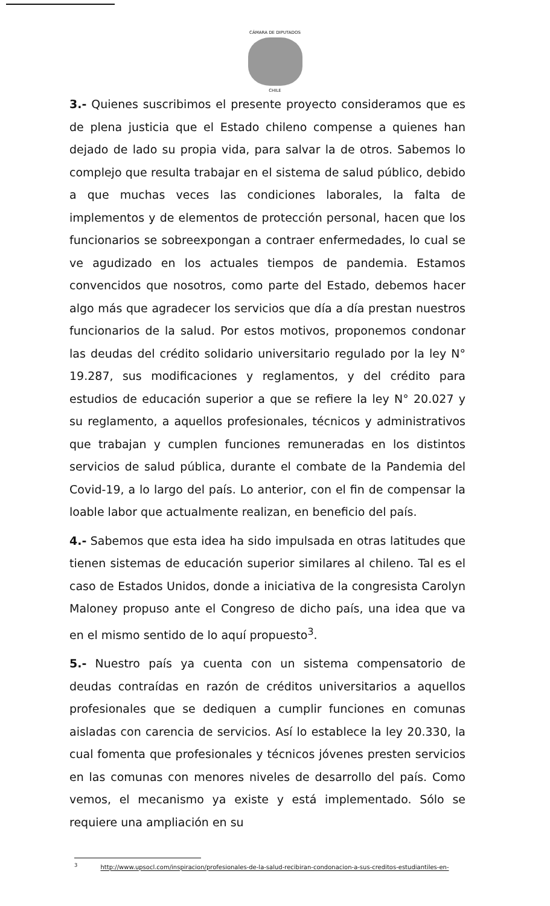CÁMARA DE DIPUTADOS
CHILE
3.- Quienes suscribimos el presente proyecto consideramos que es de plena justicia que el Estado chileno compense a quienes han dejado de lado su propia vida, para salvar la de otros. Sabemos lo complejo que resulta trabajar en el sistema de salud público, debido a que muchas veces las condiciones laborales, la falta de implementos y de elementos de protección personal, hacen que los funcionarios se sobreexpongan a contraer enfermedades, lo cual se ve agudizado en los actuales tiempos de pandemia. Estamos convencidos que nosotros, como parte del Estado, debemos hacer algo más que agradecer los servicios que día a día prestan nuestros funcionarios de la salud. Por estos motivos, proponemos condonar las deudas del crédito solidario universitario regulado por la ley N° 19.287, sus modificaciones y reglamentos, y del crédito para estudios de educación superior a que se refiere la ley N° 20.027 y su reglamento, a aquellos profesionales, técnicos y administrativos que trabajan y cumplen funciones remuneradas en los distintos servicios de salud pública, durante el combate de la Pandemia del Covid-19, a lo largo del país. Lo anterior, con el fin de compensar la loable labor que actualmente realizan, en beneficio del país.
4.- Sabemos que esta idea ha sido impulsada en otras latitudes que tienen sistemas de educación superior similares al chileno. Tal es el caso de Estados Unidos, donde a iniciativa de la congresista Carolyn Maloney propuso ante el Congreso de dicho país, una idea que va en el mismo sentido de lo aquí propuesto<sup>3</sup>.
5.- Nuestro país ya cuenta con un sistema compensatorio de deudas contraídas en razón de créditos universitarios a aquellos profesionales que se dediquen a cumplir funciones en comunas aisladas con carencia de servicios. Así lo establece la ley 20.330, la cual fomenta que profesionales y técnicos jóvenes presten servicios en las comunas con menores niveles de desarrollo del país. Como vemos, el mecanismo ya existe y está implementado. Sólo se requiere una ampliación en su
<sup>3</sup> http://www.upsocl.com/inspiracion/profesionales-de-la-salud-recibiran-condonacion-a-sus-creditos-estudiantiles-en-